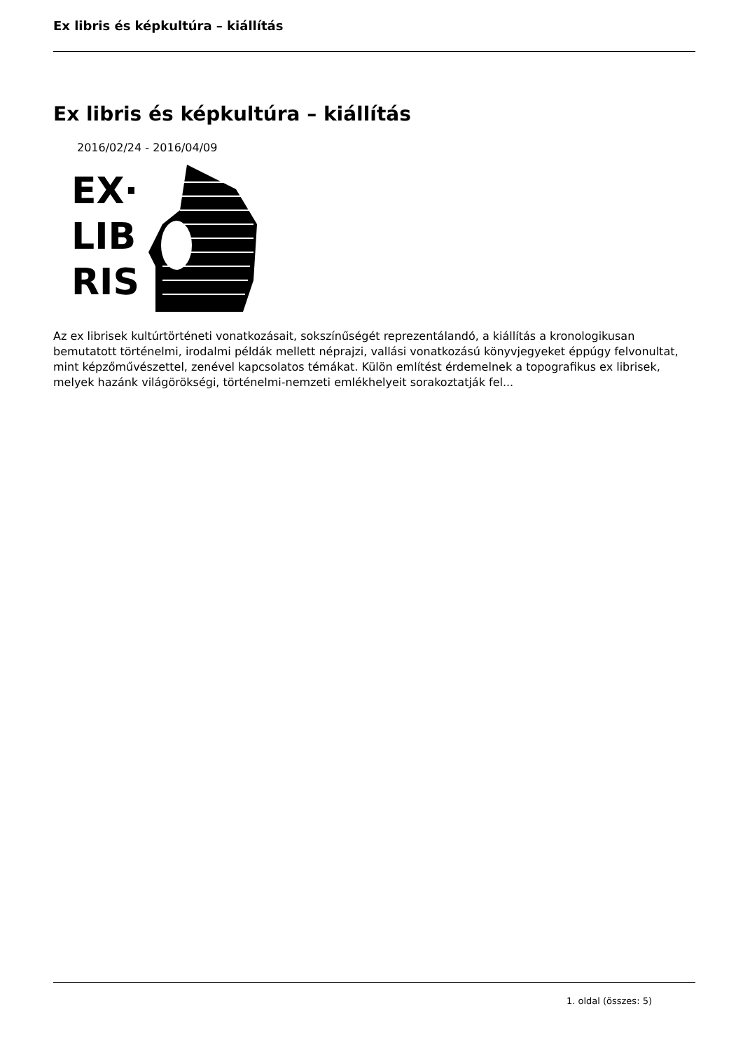Ex libris és képkultúra – kiállítás
Ex libris és képkultúra – kiállítás
2016/02/24 - 2016/04/09
EX·
LIB
RIS
Az ex librisek kultúrtörténeti vonatkozásait, sokszínűségét reprezentálandó, a kiállítás a kronologikusan bemutatott történelmi, irodalmi példák mellett néprajzi, vallási vonatkozású könyvjegyeket éppúgy felvonultat, mint képzőművészettel, zenével kapcsolatos témákat. Külön említést érdemelnek a topografikus ex librisek, melyek hazánk világörökségi, történelmi-nemzeti emlékhelyeit sorakoztatják fel...
1. oldal (összes: 5)